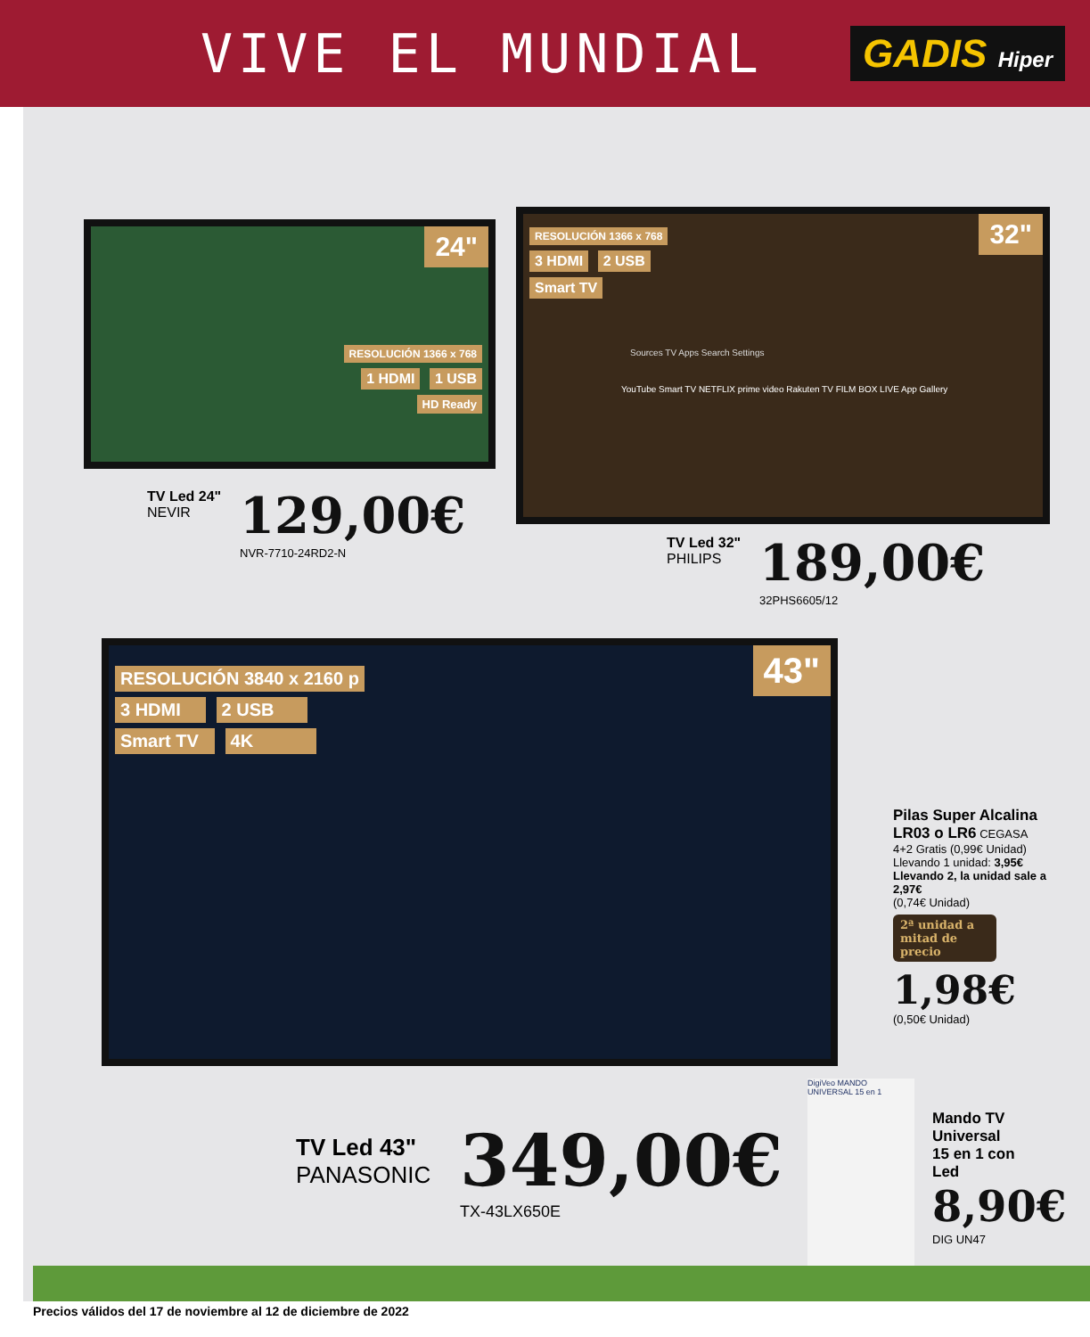VIVE EL MUNDIAL
GADIS Hiper
24"
RESOLUCIÓN 1366 x 768
1 HDMI 1 USB
HD Ready
TV Led 24"
NEVIR
129,00€
NVR-7710-24RD2-N
32"
RESOLUCIÓN 1366 x 768
3 HDMI 2 USB
Smart TV
Sources TV Apps Search Settings
YouTube Smart TV NETFLIX prime video Rakuten TV FILM BOX LIVE App Gallery
TV Led 32"
PHILIPS
189,00€
32PHS6605/12
43"
RESOLUCIÓN 3840 x 2160 p
3 HDMI 2 USB
Smart TV 4K
TV Led 43"
PANASONIC
349,00€
TX-43LX650E
Pilas Super Alcalina LR03 o LR6 CEGASA
4+2 Gratis (0,99€ Unidad)
Llevando 1 unidad: 3,95€
Llevando 2, la unidad sale a 2,97€
(0,74€ Unidad)
2ª unidad a mitad de precio
1,98€
(0,50€ Unidad)
DigiVeo MANDO UNIVERSAL 15 en 1
Mando TV
Universal
15 en 1 con
Led
8,90€
DIG UN47
Precios válidos del 17 de noviembre al 12 de diciembre de 2022